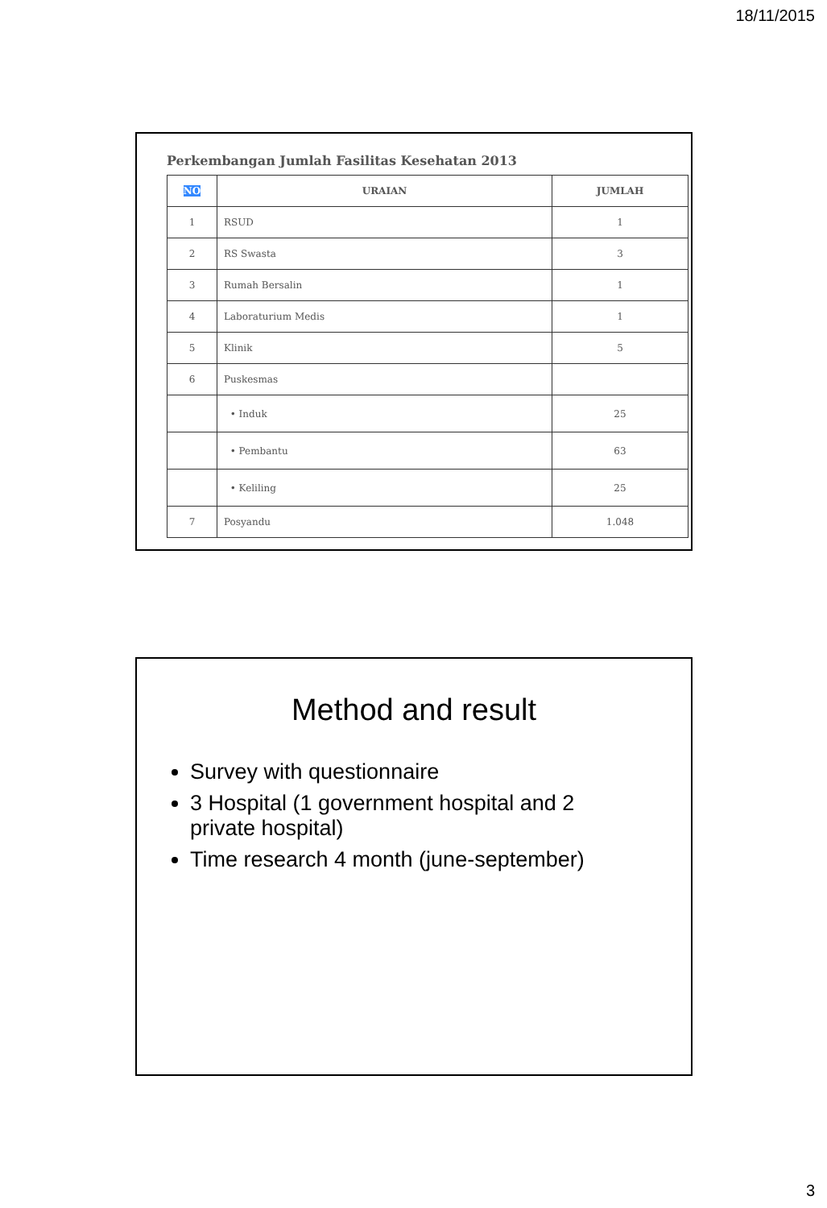18/11/2015
Perkembangan Jumlah Fasilitas Kesehatan 2013
| NO | URAIAN | JUMLAH |
| --- | --- | --- |
| 1 | RSUD | 1 |
| 2 | RS Swasta | 3 |
| 3 | Rumah Bersalin | 1 |
| 4 | Laboraturium Medis | 1 |
| 5 | Klinik | 5 |
| 6 | Puskesmas | |
| | • Induk | 25 |
| | • Pembantu | 63 |
| | • Keliling | 25 |
| 7 | Posyandu | 1.048 |
Method and result
Survey with questionnaire
3 Hospital (1 government hospital and 2 private hospital)
Time research 4 month (june-september)
3